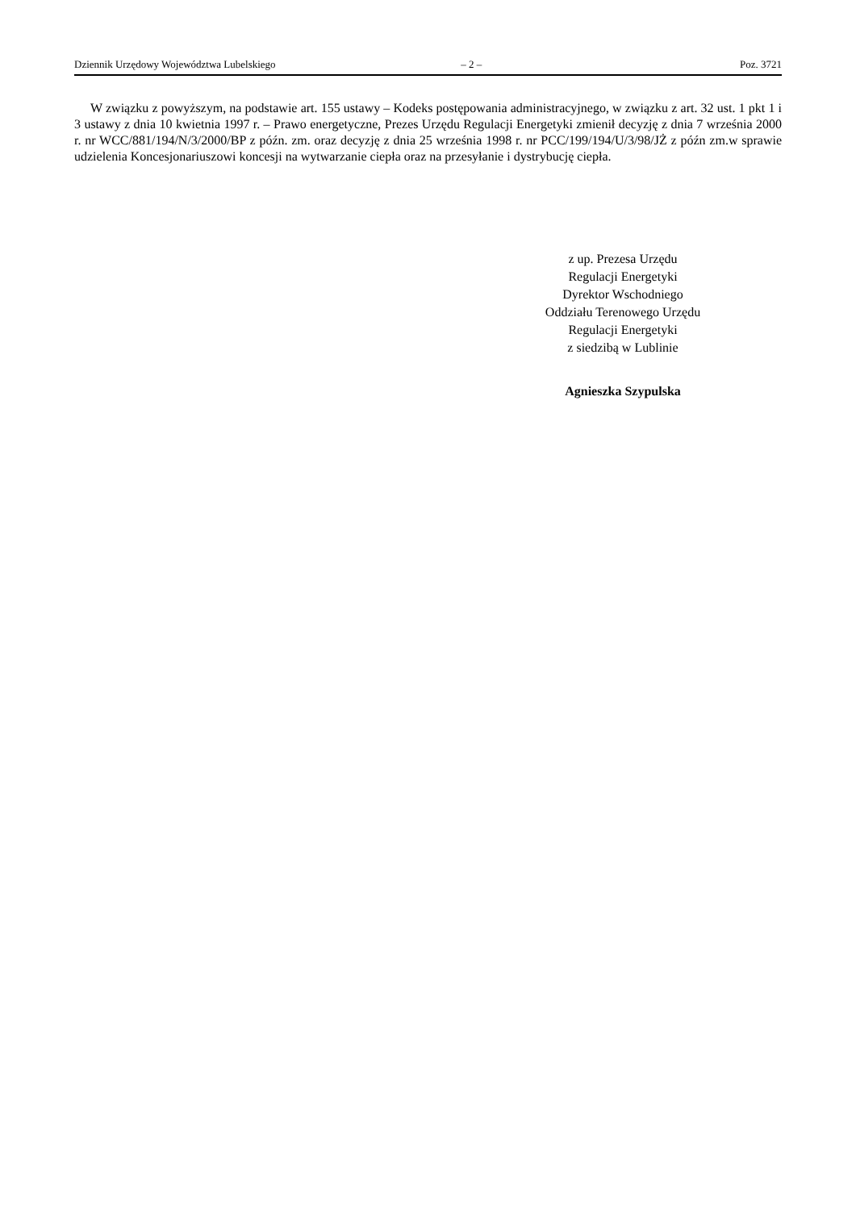Dziennik Urzędowy Województwa Lubelskiego – 2 – Poz. 3721
W związku z powyższym, na podstawie art. 155 ustawy – Kodeks postępowania administracyjnego, w związku z art. 32 ust. 1 pkt 1 i 3 ustawy z dnia 10 kwietnia 1997 r. – Prawo energetyczne, Prezes Urzędu Regulacji Energetyki zmienił decyzję z dnia 7 września 2000 r. nr WCC/881/194/N/3/2000/BP z późn. zm. oraz decyzję z dnia 25 września 1998 r. nr PCC/199/194/U/3/98/JŻ z późn zm.w sprawie udzielenia Koncesjonariuszowi koncesji na wytwarzanie ciepła oraz na przesyłanie i dystrybucję ciepła.
z up. Prezesa Urzędu
Regulacji Energetyki
Dyrektor Wschodniego
Oddziału Terenowego Urzędu
Regulacji Energetyki
z siedzibą w Lublinie
Agnieszka Szypulska